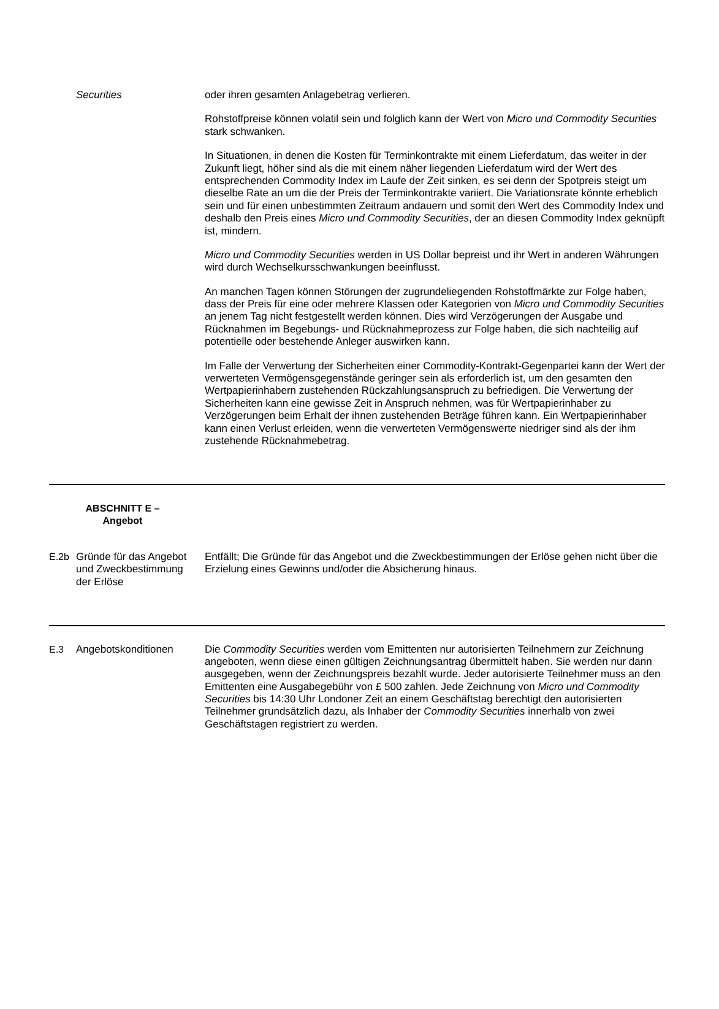| | Securities | oder ihren gesamten Anlagebetrag verlieren. Rohstoffpreise können volatil sein und folglich kann der Wert von Micro und Commodity Securities stark schwanken. In Situationen, in denen die Kosten für Terminkontrakte mit einem Lieferdatum, das weiter in der Zukunft liegt, höher sind als die mit einem näher liegenden Lieferdatum wird der Wert des entsprechenden Commodity Index im Laufe der Zeit sinken, es sei denn der Spotpreis steigt um dieselbe Rate an um die der Preis der Terminkontrakte variiert. Die Variationsrate könnte erheblich sein und für einen unbestimmten Zeitraum andauern und somit den Wert des Commodity Index und deshalb den Preis eines Micro und Commodity Securities , der an diesen Commodity Index geknüpft ist, mindern. Micro und Commodity Securities werden in US Dollar bepreist und ihr Wert in anderen Währungen wird durch Wechselkursschwankungen beeinflusst. An manchen Tagen können Störungen der zugrundeliegenden Rohstoffmärkte zur Folge haben, dass der Preis für eine oder mehrere Klassen oder Kategorien von Micro und Commodity Securities an jenem Tag nicht festgestellt werden können. Dies wird Verzögerungen der Ausgabe und Rücknahmen im Begebungs- und Rücknahmeprozess zur Folge haben, die sich nachteilig auf potentielle oder bestehende Anleger auswirken kann. Im Falle der Verwertung der Sicherheiten einer Commodity-Kontrakt-Gegenpartei kann der Wert der verwerteten Vermögensgegenstände geringer sein als erforderlich ist, um den gesamten den Wertpapierinhabern zustehenden Rückzahlungsanspruch zu befriedigen. Die Verwertung der Sicherheiten kann eine gewisse Zeit in Anspruch nehmen, was für Wertpapierinhaber zu Verzögerungen beim Erhalt der ihnen zustehenden Beträge führen kann. Ein Wertpapierinhaber kann einen Verlust erleiden, wenn die verwerteten Vermögenswerte niedriger sind als der ihm zustehende Rücknahmebetrag. |
| ABSCHNITT E – Angebot | | |
| E.2b | Gründe für das Angebot und Zweckbestimmung der Erlöse | Entfällt; Die Gründe für das Angebot und die Zweckbestimmungen der Erlöse gehen nicht über die Erzielung eines Gewinns und/oder die Absicherung hinaus. |
| E.3 | Angebotskonditionen | Die Commodity Securities werden vom Emittenten nur autorisierten Teilnehmern zur Zeichnung angeboten, wenn diese einen gültigen Zeichnungsantrag übermittelt haben. Sie werden nur dann ausgegeben, wenn der Zeichnungspreis bezahlt wurde. Jeder autorisierte Teilnehmer muss an den Emittenten eine Ausgabegebühr von £ 500 zahlen. Jede Zeichnung von Micro und Commodity Securities bis 14:30 Uhr Londoner Zeit an einem Geschäftstag berechtigt den autorisierten Teilnehmer grundsätzlich dazu, als Inhaber der Commodity Securities innerhalb von zwei Geschäftstagen registriert zu werden. |